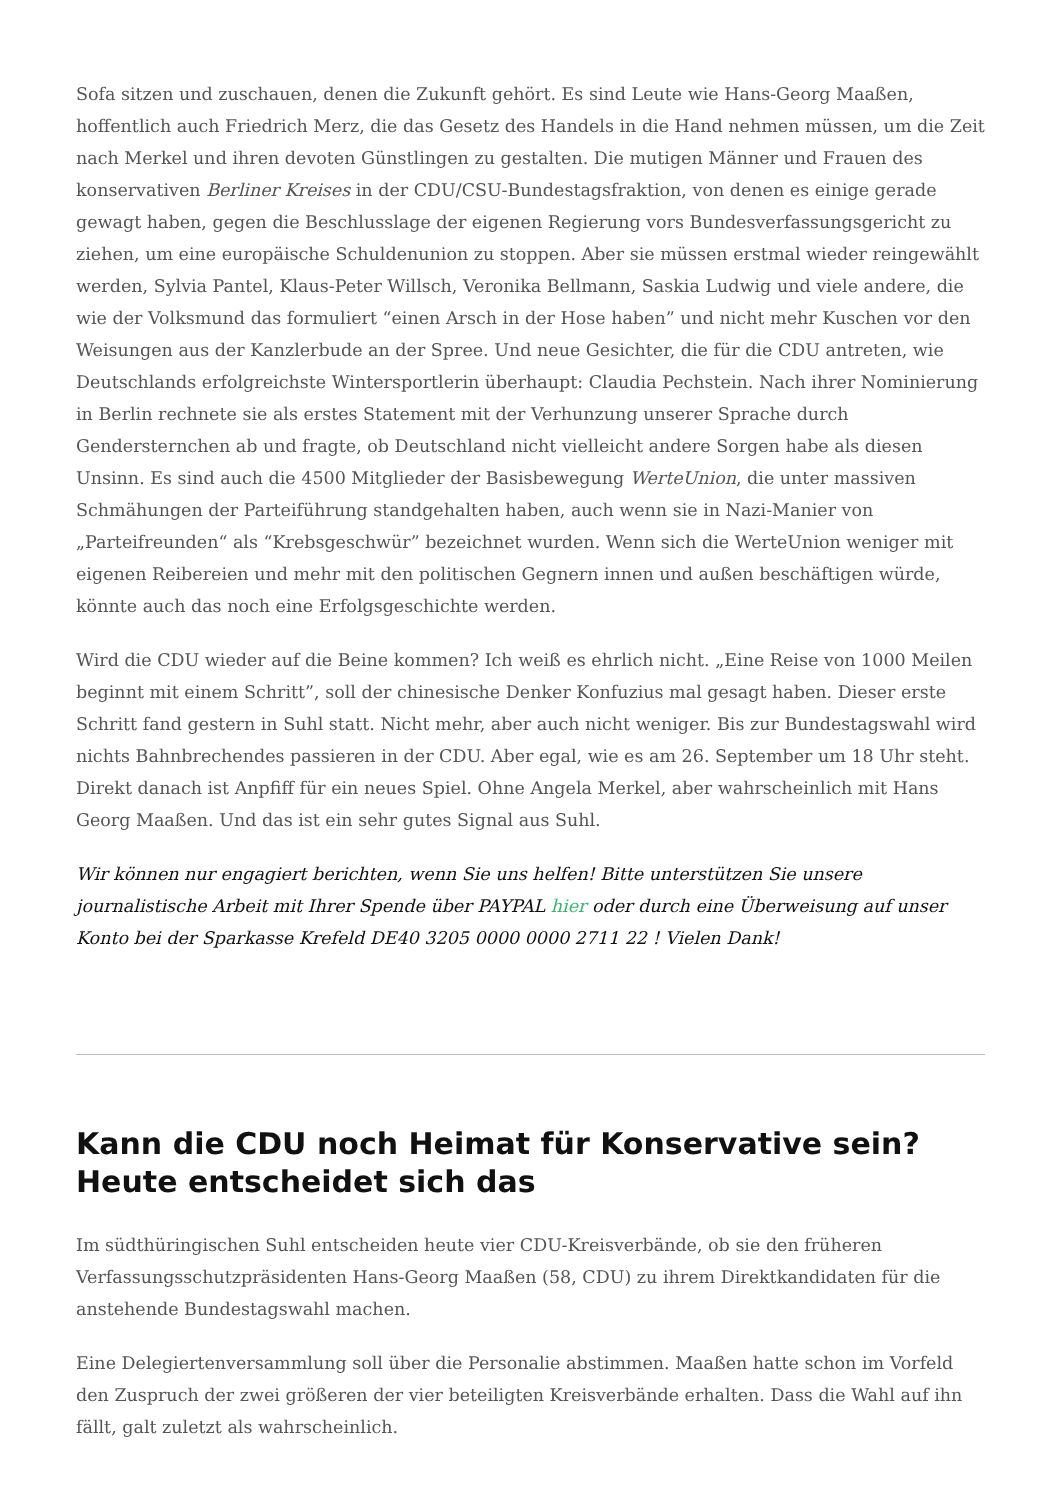Sofa sitzen und zuschauen, denen die Zukunft gehört. Es sind Leute wie Hans-Georg Maaßen, hoffentlich auch Friedrich Merz, die das Gesetz des Handels in die Hand nehmen müssen, um die Zeit nach Merkel und ihren devoten Günstlingen zu gestalten. Die mutigen Männer und Frauen des konservativen Berliner Kreises in der CDU/CSU-Bundestagsfraktion, von denen es einige gerade gewagt haben, gegen die Beschlusslage der eigenen Regierung vors Bundesverfassungsgericht zu ziehen, um eine europäische Schuldenunion zu stoppen. Aber sie müssen erstmal wieder reingewählt werden, Sylvia Pantel, Klaus-Peter Willsch, Veronika Bellmann, Saskia Ludwig und viele andere, die wie der Volksmund das formuliert “einen Arsch in der Hose haben” und nicht mehr Kuschen vor den Weisungen aus der Kanzlerbude an der Spree. Und neue Gesichter, die für die CDU antreten, wie Deutschlands erfolgreichste Wintersportlerin überhaupt: Claudia Pechstein. Nach ihrer Nominierung in Berlin rechnete sie als erstes Statement mit der Verhunzung unserer Sprache durch Gendersternchen ab und fragte, ob Deutschland nicht vielleicht andere Sorgen habe als diesen Unsinn. Es sind auch die 4500 Mitglieder der Basisbewegung WerteUnion, die unter massiven Schmähungen der Parteiführung standgehalten haben, auch wenn sie in Nazi-Manier von „Parteifreunden“ als “Krebsgeschwür” bezeichnet wurden. Wenn sich die WerteUnion weniger mit eigenen Reibereien und mehr mit den politischen Gegnern innen und außen beschäftigen würde, könnte auch das noch eine Erfolgsgeschichte werden.
Wird die CDU wieder auf die Beine kommen? Ich weiß es ehrlich nicht. „Eine Reise von 1000 Meilen beginnt mit einem Schritt”, soll der chinesische Denker Konfuzius mal gesagt haben. Dieser erste Schritt fand gestern in Suhl statt. Nicht mehr, aber auch nicht weniger. Bis zur Bundestagswahl wird nichts Bahnbrechendes passieren in der CDU. Aber egal, wie es am 26. September um 18 Uhr steht. Direkt danach ist Anpfiff für ein neues Spiel. Ohne Angela Merkel, aber wahrscheinlich mit Hans Georg Maaßen. Und das ist ein sehr gutes Signal aus Suhl.
Wir können nur engagiert berichten, wenn Sie uns helfen! Bitte unterstützen Sie unsere journalistische Arbeit mit Ihrer Spende über PAYPAL hier oder durch eine Überweisung auf unser Konto bei der Sparkasse Krefeld DE40 3205 0000 0000 2711 22 ! Vielen Dank!
Kann die CDU noch Heimat für Konservative sein? Heute entscheidet sich das
Im südthüringischen Suhl entscheiden heute vier CDU-Kreisverbände, ob sie den früheren Verfassungsschutzpräsidenten Hans-Georg Maaßen (58, CDU) zu ihrem Direktkandidaten für die anstehende Bundestagswahl machen.
Eine Delegiertenversammlung soll über die Personalie abstimmen. Maaßen hatte schon im Vorfeld den Zuspruch der zwei größeren der vier beteiligten Kreisverbände erhalten. Dass die Wahl auf ihn fällt, galt zuletzt als wahrscheinlich.